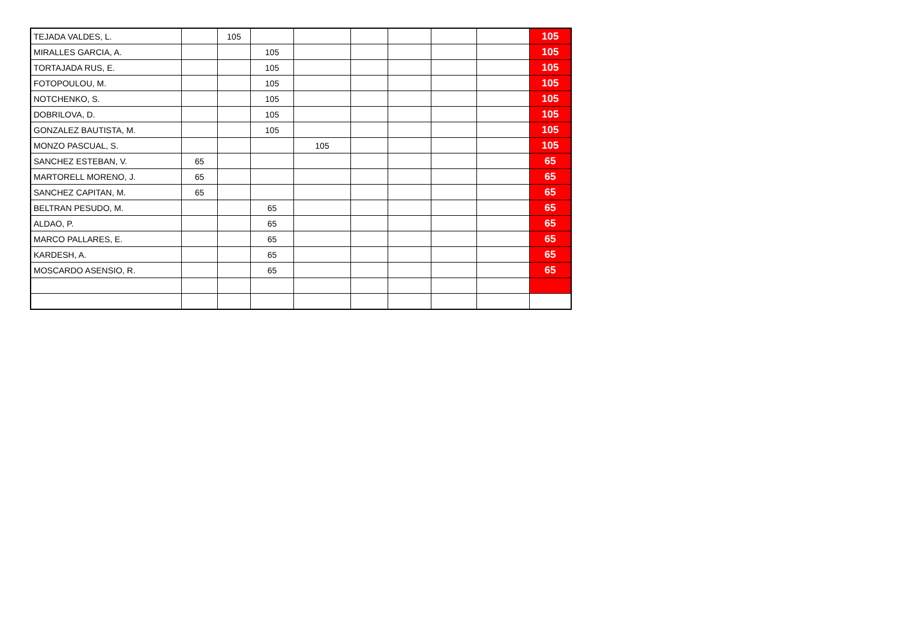| TEJADA VALDES, L. | | 105 | | | | | | | 105 |
| MIRALLES GARCIA, A. | | | 105 | | | | | | 105 |
| TORTAJADA RUS, E. | | | 105 | | | | | | 105 |
| FOTOPOULOU, M. | | | 105 | | | | | | 105 |
| NOTCHENKO, S. | | | 105 | | | | | | 105 |
| DOBRILOVA, D. | | | 105 | | | | | | 105 |
| GONZALEZ BAUTISTA, M. | | | 105 | | | | | | 105 |
| MONZO PASCUAL, S. | | | | 105 | | | | | 105 |
| SANCHEZ ESTEBAN, V. | 65 | | | | | | | | 65 |
| MARTORELL MORENO, J. | 65 | | | | | | | | 65 |
| SANCHEZ CAPITAN, M. | 65 | | | | | | | | 65 |
| BELTRAN PESUDO, M. | | | 65 | | | | | | 65 |
| ALDAO, P. | | | 65 | | | | | | 65 |
| MARCO PALLARES, E. | | | 65 | | | | | | 65 |
| KARDESH, A. | | | 65 | | | | | | 65 |
| MOSCARDO ASENSIO, R. | | | 65 | | | | | | 65 |